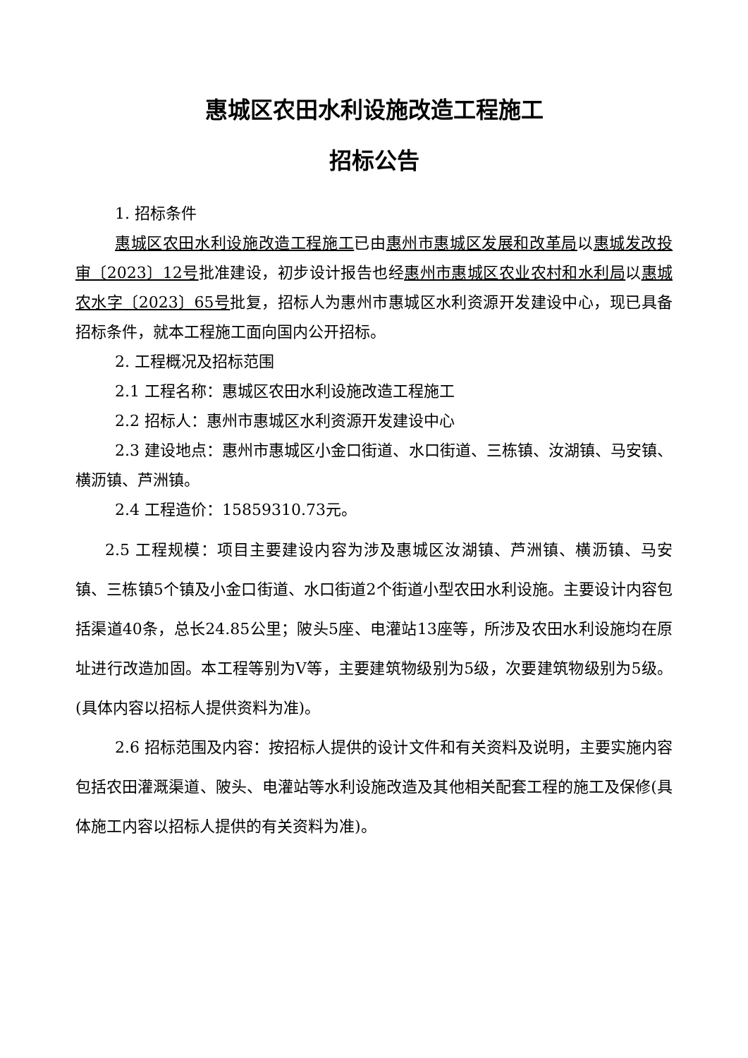惠城区农田水利设施改造工程施工
招标公告
1. 招标条件
惠城区农田水利设施改造工程施工已由惠州市惠城区发展和改革局以惠城发改投审〔2023〕12号批准建设，初步设计报告也经惠州市惠城区农业农村和水利局以惠城农水字〔2023〕65号批复，招标人为惠州市惠城区水利资源开发建设中心，现已具备招标条件，就本工程施工面向国内公开招标。
2. 工程概况及招标范围
2.1 工程名称：惠城区农田水利设施改造工程施工
2.2 招标人：惠州市惠城区水利资源开发建设中心
2.3 建设地点：惠州市惠城区小金口街道、水口街道、三栋镇、汝湖镇、马安镇、横沥镇、芦洲镇。
2.4 工程造价：15859310.73元。
2.5 工程规模：项目主要建设内容为涉及惠城区汝湖镇、芦洲镇、横沥镇、马安镇、三栋镇5个镇及小金口街道、水口街道2个街道小型农田水利设施。主要设计内容包括渠道40条，总长24.85公里；陂头5座、电灌站13座等，所涉及农田水利设施均在原址进行改造加固。本工程等别为V等，主要建筑物级别为5级，次要建筑物级别为5级。(具体内容以招标人提供资料为准)。
2.6 招标范围及内容：按招标人提供的设计文件和有关资料及说明，主要实施内容包括农田灌溉渠道、陂头、电灌站等水利设施改造及其他相关配套工程的施工及保修(具体施工内容以招标人提供的有关资料为准)。